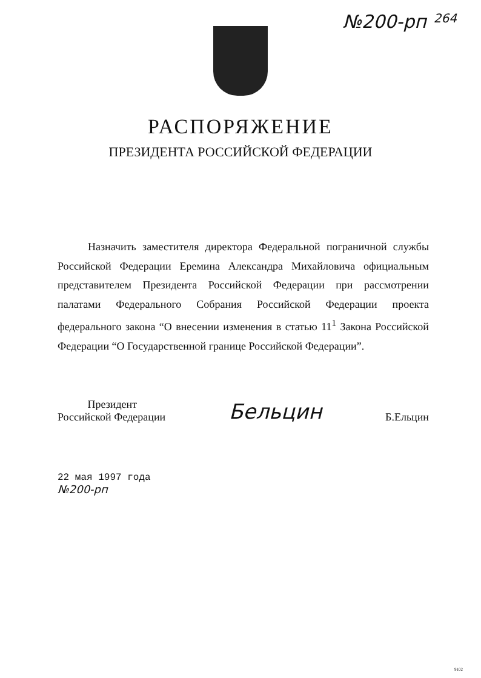№200-рп
264
РАСПОРЯЖЕНИЕ
ПРЕЗИДЕНТА РОССИЙСКОЙ ФЕДЕРАЦИИ
Назначить заместителя директора Федеральной пограничной службы Российской Федерации Еремина Александра Михайловича официальным представителем Президента Российской Федерации при рассмотрении палатами Федерального Собрания Российской Федерации проекта федерального закона “О внесении изменения в статью 11<sup>1</sup> Закона Российской Федерации “О Государственной границе Российской Федерации”.
Президент
Российской Федерации
Бельцин
Б.Ельцин
22 мая 1997 года
№200-рп
9102